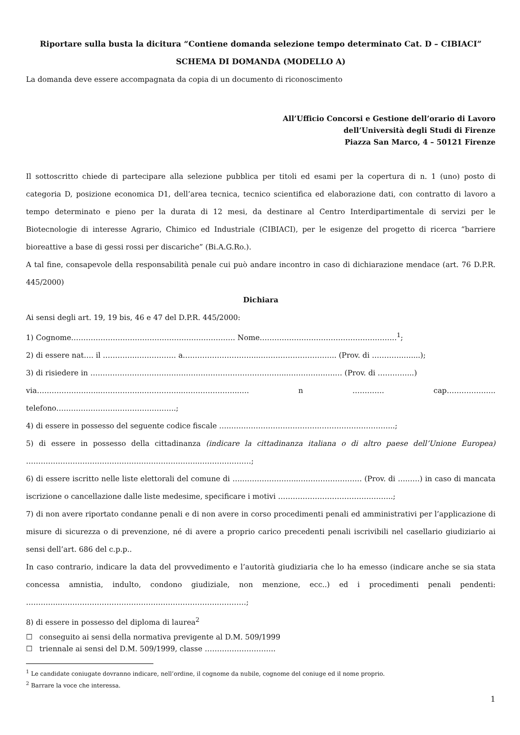Riportare sulla busta la dicitura “Contiene domanda selezione tempo determinato Cat. D – CIBIACI”
SCHEMA DI DOMANDA (MODELLO A)
La domanda deve essere accompagnata da copia di un documento di riconoscimento
All’Ufficio Concorsi e Gestione dell’orario di Lavoro
dell’Università degli Studi di Firenze
Piazza San Marco, 4 – 50121 Firenze
Il sottoscritto chiede di partecipare alla selezione pubblica per titoli ed esami per la copertura di n. 1 (uno) posto di categoria D, posizione economica D1, dell’area tecnica, tecnico scientifica ed elaborazione dati, con contratto di lavoro a tempo determinato e pieno per la durata di 12 mesi, da destinare al Centro Interdipartimentale di servizi per le Biotecnologie di interesse Agrario, Chimico ed Industriale (CIBIACI), per le esigenze del progetto di ricerca “barriere bioreattive a base di gessi rossi per discariche” (Bi.A.G.Ro.).
A tal fine, consapevole della responsabilità penale cui può andare incontro in caso di dichiarazione mendace (art. 76 D.P.R. 445/2000)
Dichiara
Ai sensi degli art. 19, 19 bis, 46 e 47 del D.P.R. 445/2000:
1) Cognome…………………………………………………………. Nome………………………………………………..<sup>1</sup>;
2) di essere nat…. il …………..……………. a…..……………………..………………………….. (Prov. di ………….…....);
3) di risiedere in ……………………………………………………………………..…………….….… (Prov. di …………...)
via……………………..……………..……………..…………………..…. n …………. cap……………….. telefono…………………….…………………...;
4) di essere in possesso del seguente codice fiscale ….………………………………..………………………...;
5) di essere in possesso della cittadinanza (indicare la cittadinanza italiana o di altro paese dell’Unione Europea) ……………………………………………………………..…………………;
6) di essere iscritto nelle liste elettorali del comune di ….…………………..…………………….. (Prov. di …..….) in caso di mancata iscrizione o cancellazione dalle liste medesime, specificare i motivi ………………………………………..;
7) di non avere riportato condanne penali e di non avere in corso procedimenti penali ed amministrativi per l’applicazione di misure di sicurezza o di prevenzione, né di avere a proprio carico precedenti penali iscrivibili nel casellario giudiziario ai sensi dell’art. 686 del c.p.p..
In caso contrario, indicare la data del provvedimento e l’autorità giudiziaria che lo ha emesso (indicare anche se sia stata concessa amnistia, indulto, condono giudiziale, non menzione, ecc..) ed i procedimenti penali pendenti: …………..……………………………………………………….…………;
8) di essere in possesso del diploma di laurea<sup>2</sup>
☐ conseguito ai sensi della normativa previgente al D.M. 509/1999
☐ triennale ai sensi del D.M. 509/1999, classe ………………………..
<sup>1</sup> Le candidate coniugate dovranno indicare, nell’ordine, il cognome da nubile, cognome del coniuge ed il nome proprio.
<sup>2</sup> Barrare la voce che interessa.
1